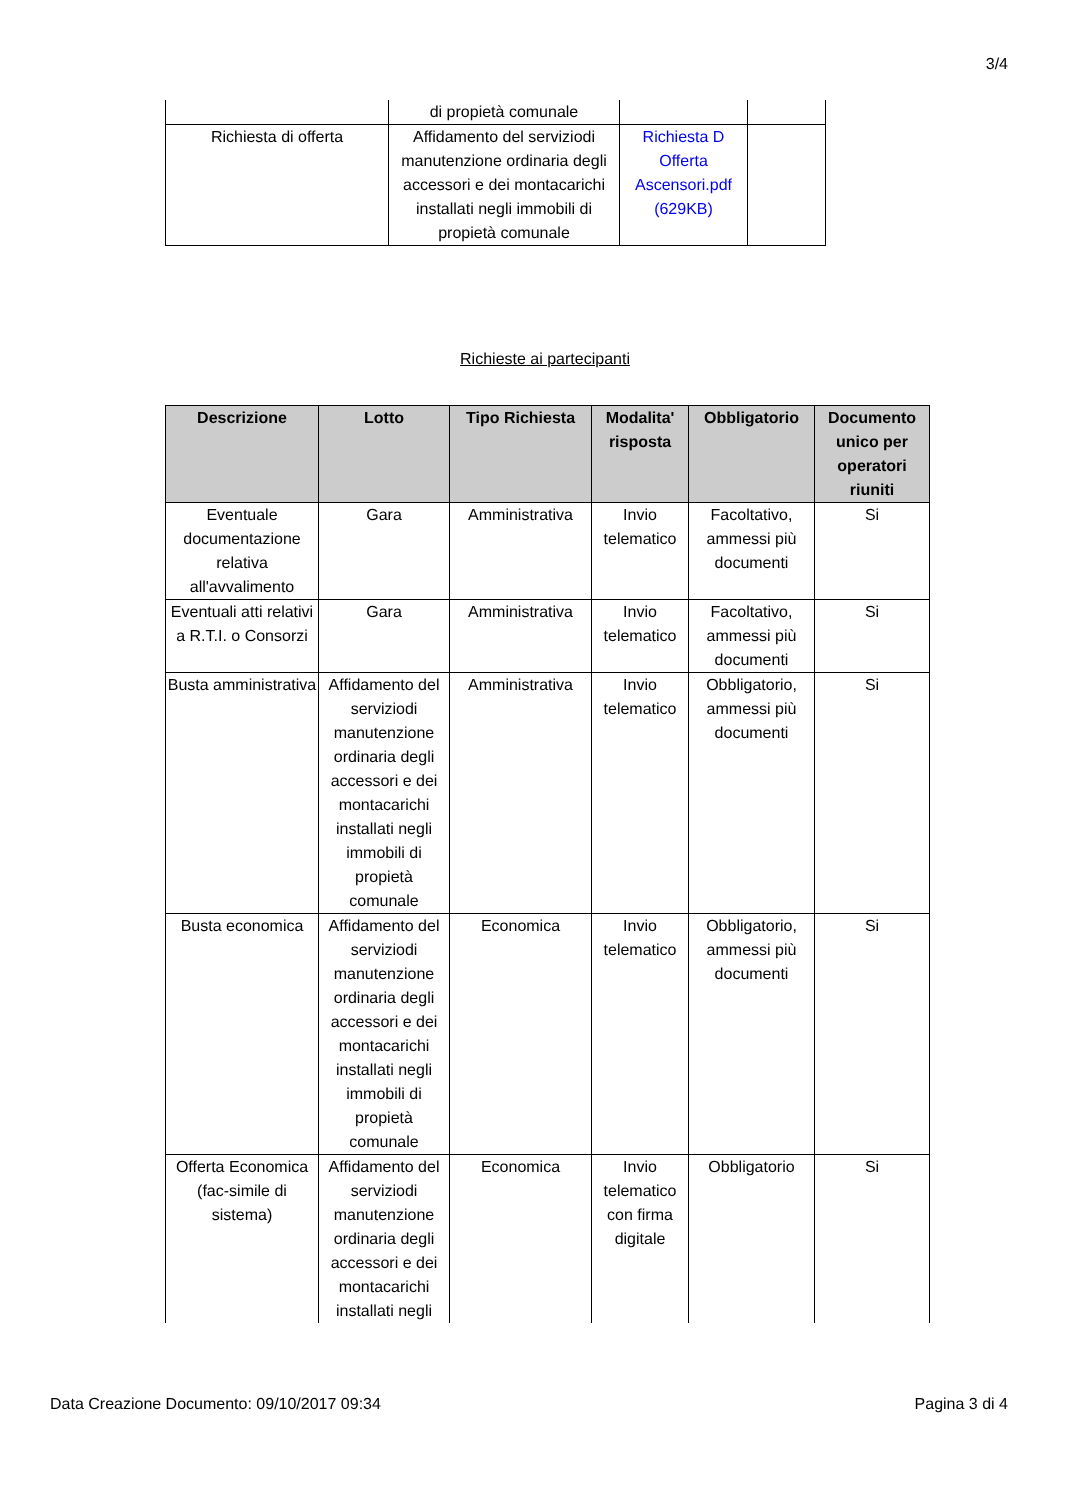3/4
| | di propietà comunale | | |
| Richiesta di offerta | Affidamento del serviziodi manutenzione ordinaria degli accessori e dei montacarichi installati negli immobili di propietà comunale | Richiesta D Offerta Ascensori.pdf (629KB) | |
Richieste ai partecipanti
| Descrizione | Lotto | Tipo Richiesta | Modalita' risposta | Obbligatorio | Documento unico per operatori riuniti |
| --- | --- | --- | --- | --- | --- |
| Eventuale documentazione relativa all'avvalimento | Gara | Amministrativa | Invio telematico | Facoltativo, ammessi più documenti | Si |
| Eventuali atti relativi a R.T.I. o Consorzi | Gara | Amministrativa | Invio telematico | Facoltativo, ammessi più documenti | Si |
| Busta amministrativa | Affidamento del serviziodi manutenzione ordinaria degli accessori e dei montacarichi installati negli immobili di propietà comunale | Amministrativa | Invio telematico | Obbligatorio, ammessi più documenti | Si |
| Busta economica | Affidamento del serviziodi manutenzione ordinaria degli accessori e dei montacarichi installati negli immobili di propietà comunale | Economica | Invio telematico | Obbligatorio, ammessi più documenti | Si |
| Offerta Economica (fac-simile di sistema) | Affidamento del serviziodi manutenzione ordinaria degli accessori e dei montacarichi installati negli | Economica | Invio telematico con firma digitale | Obbligatorio | Si |
Data Creazione Documento: 09/10/2017 09:34 Pagina 3 di 4